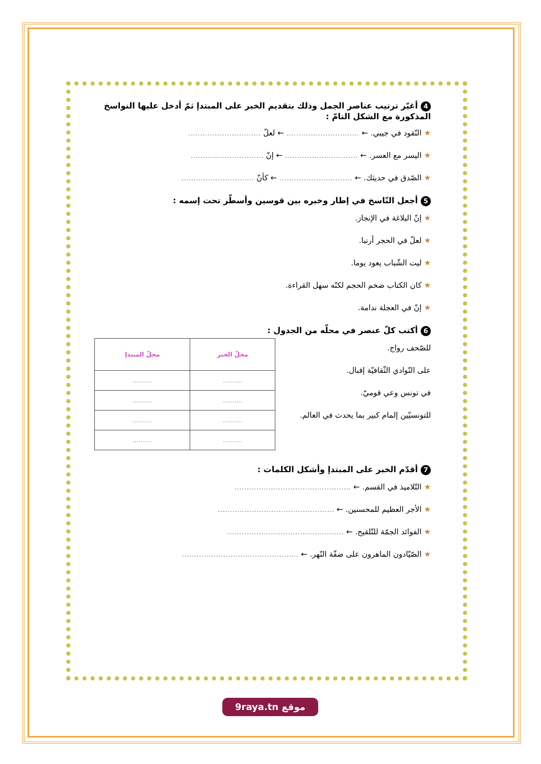4 أغيّر ترتيب عناصر الجمل وذلك بتقديم الخبر على المبتدإ ثمّ أدخل عليها النواسخ المذكورة مع الشكل التامّ :
★ النّقود في جيبي. ← .............................. ← لعلّ ..............................
★ اليسر مع العسر. ← .............................. ← إنّ ..............................
★ الصّدق في حديثك. ← .............................. ← كأنّ ..............................
5 أجعل النّاسخ في إطار وخبره بين قوسين وأسطّر تحت إسمه :
★ إنّ البلاغة في الإنجاز.
★ لعلّ في الحجر أرنبا.
★ ليت الشّباب يعود يوما.
★ كان الكتاب ضخم الحجم لكنّه سهل القراءة.
★ إنّ في العجلة ندامة.
6 أكتب كلّ عنصر في محلّه من الجدول :
للصّحف رواج.
على النّوادي الثّقافيّة إقبال.
في تونس وعي قوميّ.
للتونسيّين إلمام كبير بما يحدث في العالم.
| محلّ الخبر | محلّ المبتدإ |
| --- | --- |
| .......... | .......... |
| .......... | .......... |
| .......... | .......... |
| .......... | .......... |
7 أقدّم الخبر على المبتدإ وأشكل الكلمات :
★ التّلاميذ في القسم. ← ................................................
★ الأجر العظيم للمحسنين. ← ................................................
★ الفوائد الجمّة للتّلقيح. ← ................................................
★ الصّيّادون الماهرون على ضفّة النّهر. ← ................................................
9raya.tn موقع